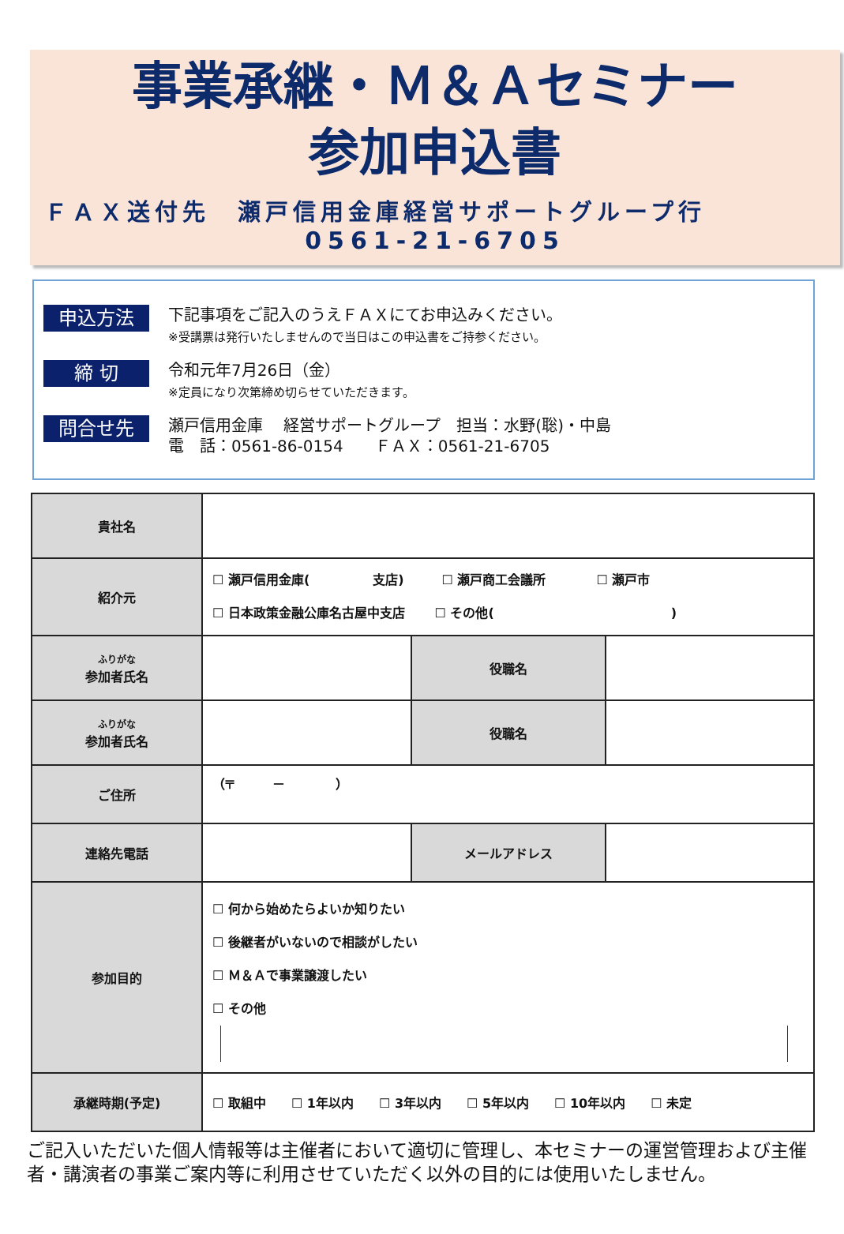事業承継・Ｍ＆Ａセミナー
参加申込書
ＦＡＸ送付先　瀬戸信用金庫経営サポートグループ行
0561-21-6705
申込方法
下記事項をご記入のうえＦＡＸにてお申込みください。
※受講票は発行いたしませんので当日はこの申込書をご持参ください。
締 切
令和元年7月26日（金）
※定員になり次第締め切らせていただきます。
問合せ先
瀬戸信用金庫　 経営サポートグループ　担当：水野(聡)・中島
電　話：0561-86-0154　　ＦＡＸ：0561-21-6705
| 貴社名 | | | |
| 紹介元 | ☐ 瀬戸信用金庫( 支店) ☐ 瀬戸商工会議所 ☐ 瀬戸市 ☐ 日本政策金融公庫名古屋中支店 ☐ その他( ) | | |
| ふりがな 参加者氏名 | | 役職名 | |
| ふりがな 参加者氏名 | | 役職名 | |
| ご住所 | （〒 － ） | | |
| 連絡先電話 | | メールアドレス | |
| 参加目的 | ☐ 何から始めたらよいか知りたい ☐ 後継者がいないので相談がしたい ☐ Ｍ＆Ａで事業譲渡したい ☐ その他 | | |
| 承継時期(予定) | ☐ 取組中 ☐ 1年以内 ☐ 3年以内 ☐ 5年以内 ☐ 10年以内 ☐ 未定 | | |
ご記入いただいた個人情報等は主催者において適切に管理し、本セミナーの運営管理および主催者・講演者の事業ご案内等に利用させていただく以外の目的には使用いたしません。